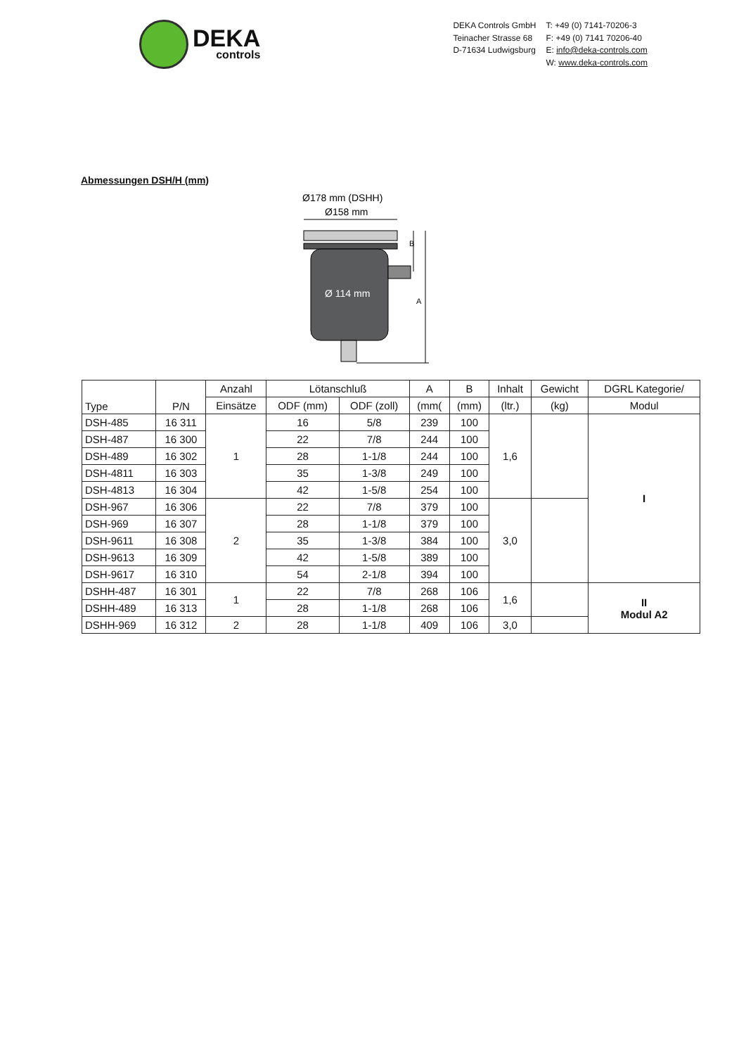DEKA
controls
DEKA Controls GmbH
Teinacher Strasse 68
D-71634 Ludwigsburg
T: +49 (0) 7141-70206-3
F: +49 (0) 7141 70206-40
E: info@deka-controls.com
W: www.deka-controls.com
Abmessungen DSH/H (mm)
Ø178 mm (DSHH)
Ø158 mm
Ø 114 mm
B
A
| Type | P/N | Anzahl | Lötanschluß | | A | B | Inhalt | Gewicht | DGRL Kategorie/ |
| --- | --- | --- | --- | --- | --- | --- | --- | --- | --- |
| | | Einsätze | ODF (mm) | ODF (zoll) | (mm( | (mm) | (ltr.) | (kg) | Modul |
| DSH-485 | 16 311 | 1 | 16 | 5/8 | 239 | 100 | 1,6 | | I |
| DSH-487 | 16 300 | | 22 | 7/8 | 244 | 100 | | | |
| DSH-489 | 16 302 | | 28 | 1-1/8 | 244 | 100 | | | |
| DSH-4811 | 16 303 | | 35 | 1-3/8 | 249 | 100 | | | |
| DSH-4813 | 16 304 | | 42 | 1-5/8 | 254 | 100 | | | |
| DSH-967 | 16 306 | 2 | 22 | 7/8 | 379 | 100 | 3,0 | | |
| DSH-969 | 16 307 | | 28 | 1-1/8 | 379 | 100 | | | |
| DSH-9611 | 16 308 | | 35 | 1-3/8 | 384 | 100 | | | |
| DSH-9613 | 16 309 | | 42 | 1-5/8 | 389 | 100 | | | |
| DSH-9617 | 16 310 | | 54 | 2-1/8 | 394 | 100 | | | |
| DSHH-487 | 16 301 | 1 | 22 | 7/8 | 268 | 106 | 1,6 | | II Modul A2 |
| DSHH-489 | 16 313 | | 28 | 1-1/8 | 268 | 106 | | | |
| DSHH-969 | 16 312 | 2 | 28 | 1-1/8 | 409 | 106 | 3,0 | | |